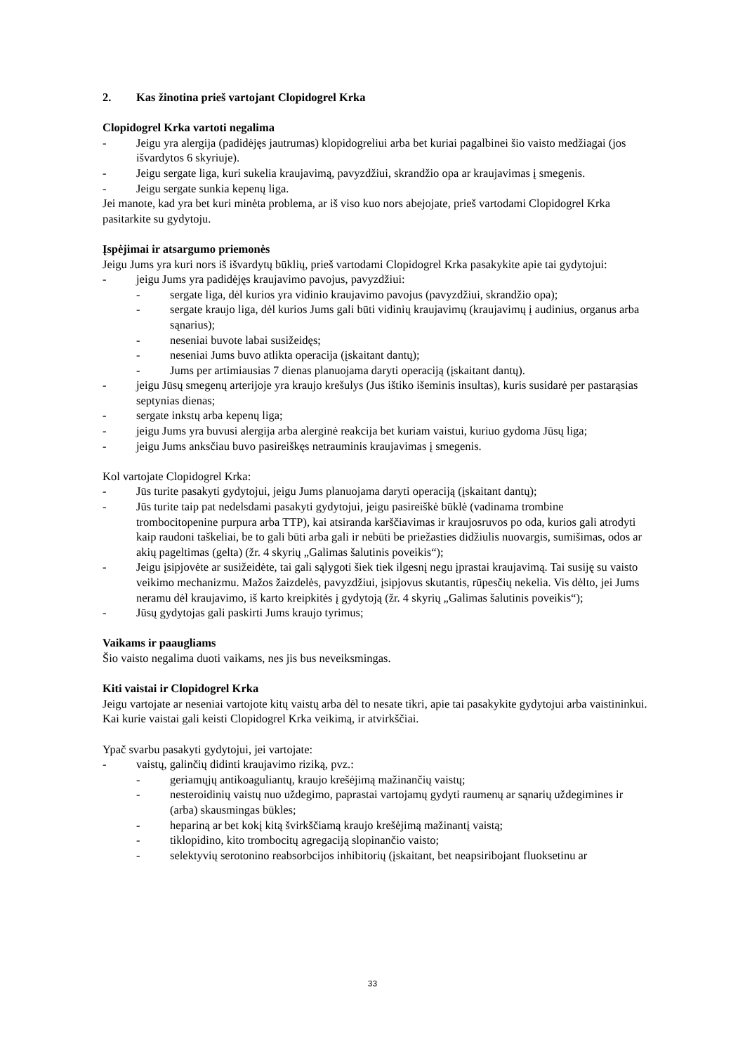2. Kas žinotina prieš vartojant Clopidogrel Krka
Clopidogrel Krka vartoti negalima
- Jeigu yra alergija (padidėjęs jautrumas) klopidogreliui arba bet kuriai pagalbinei šio vaisto medžiagai (jos išvardytos 6 skyriuje).
- Jeigu sergate liga, kuri sukelia kraujavimą, pavyzdžiui, skrandžio opa ar kraujavimas į smegenis.
- Jeigu sergate sunkia kepenų liga.
Jei manote, kad yra bet kuri minėta problema, ar iš viso kuo nors abejojate, prieš vartodami Clopidogrel Krka pasitarkite su gydytoju.
Įspėjimai ir atsargumo priemonės
Jeigu Jums yra kuri nors iš išvardytų būklių, prieš vartodami Clopidogrel Krka pasakykite apie tai gydytojui:
- jeigu Jums yra padidėjęs kraujavimo pavojus, pavyzdžiui:
- sergate liga, dėl kurios yra vidinio kraujavimo pavojus (pavyzdžiui, skrandžio opa);
- sergate kraujo liga, dėl kurios Jums gali būti vidinių kraujavimų (kraujavimų į audinius, organus arba sąnarius);
- neseniai buvote labai susižeidęs;
- neseniai Jums buvo atlikta operacija (įskaitant dantų);
- Jums per artimiausias 7 dienas planuojama daryti operaciją (įskaitant dantų).
- jeigu Jūsų smegenų arterijoje yra kraujo krešulys (Jus ištiko išeminis insultas), kuris susidarė per pastarąsias septynias dienas;
- sergate inkstų arba kepenų liga;
- jeigu Jums yra buvusi alergija arba alerginė reakcija bet kuriam vaistui, kuriuo gydoma Jūsų liga;
- jeigu Jums anksčiau buvo pasireiškęs netrauminis kraujavimas į smegenis.
Kol vartojate Clopidogrel Krka:
- Jūs turite pasakyti gydytojui, jeigu Jums planuojama daryti operaciją (įskaitant dantų);
- Jūs turite taip pat nedelsdami pasakyti gydytojui, jeigu pasireiškė būklė (vadinama trombine trombocitopenine purpura arba TTP), kai atsiranda karščiavimas ir kraujosruvos po oda, kurios gali atrodyti kaip raudoni taškeliai, be to gali būti arba gali ir nebūti be priežasties didžiulis nuovargis, sumišimas, odos ar akių pageltimas (gelta) (žr. 4 skyrių „Galimas šalutinis poveikis“);
- Jeigu įsipjovėte ar susižeidėte, tai gali sąlygoti šiek tiek ilgesnį negu įprastai kraujavimą. Tai susiję su vaisto veikimo mechanizmu. Mažos žaizdelės, pavyzdžiui, įsipjovus skutantis, rūpesčių nekelia. Vis dėlto, jei Jums neramu dėl kraujavimo, iš karto kreipkitės į gydytoją (žr. 4 skyrių „Galimas šalutinis poveikis“);
- Jūsų gydytojas gali paskirti Jums kraujo tyrimus;
Vaikams ir paaugliams
Šio vaisto negalima duoti vaikams, nes jis bus neveiksmingas.
Kiti vaistai ir Clopidogrel Krka
Jeigu vartojate ar neseniai vartojote kitų vaistų arba dėl to nesate tikri, apie tai pasakykite gydytojui arba vaistininkui.
Kai kurie vaistai gali keisti Clopidogrel Krka veikimą, ir atvirkščiai.
Ypač svarbu pasakyti gydytojui, jei vartojate:
- vaistų, galinčių didinti kraujavimo riziką, pvz.:
- geriamųjų antikoaguliantų, kraujo krešėjimą mažinančių vaistų;
- nesteroidinių vaistų nuo uždegimo, paprastai vartojamų gydyti raumenų ar sąnarių uždegimines ir (arba) skausmingas būkles;
- hepariną ar bet kokį kitą švirkščiamą kraujo krešėjimą mažinantį vaistą;
- tiklopidino, kito trombocitų agregaciją slopinančio vaisto;
- selektyvių serotonino reabsorbcijos inhibitorių (įskaitant, bet neapsiribojant fluoksetinu ar
33